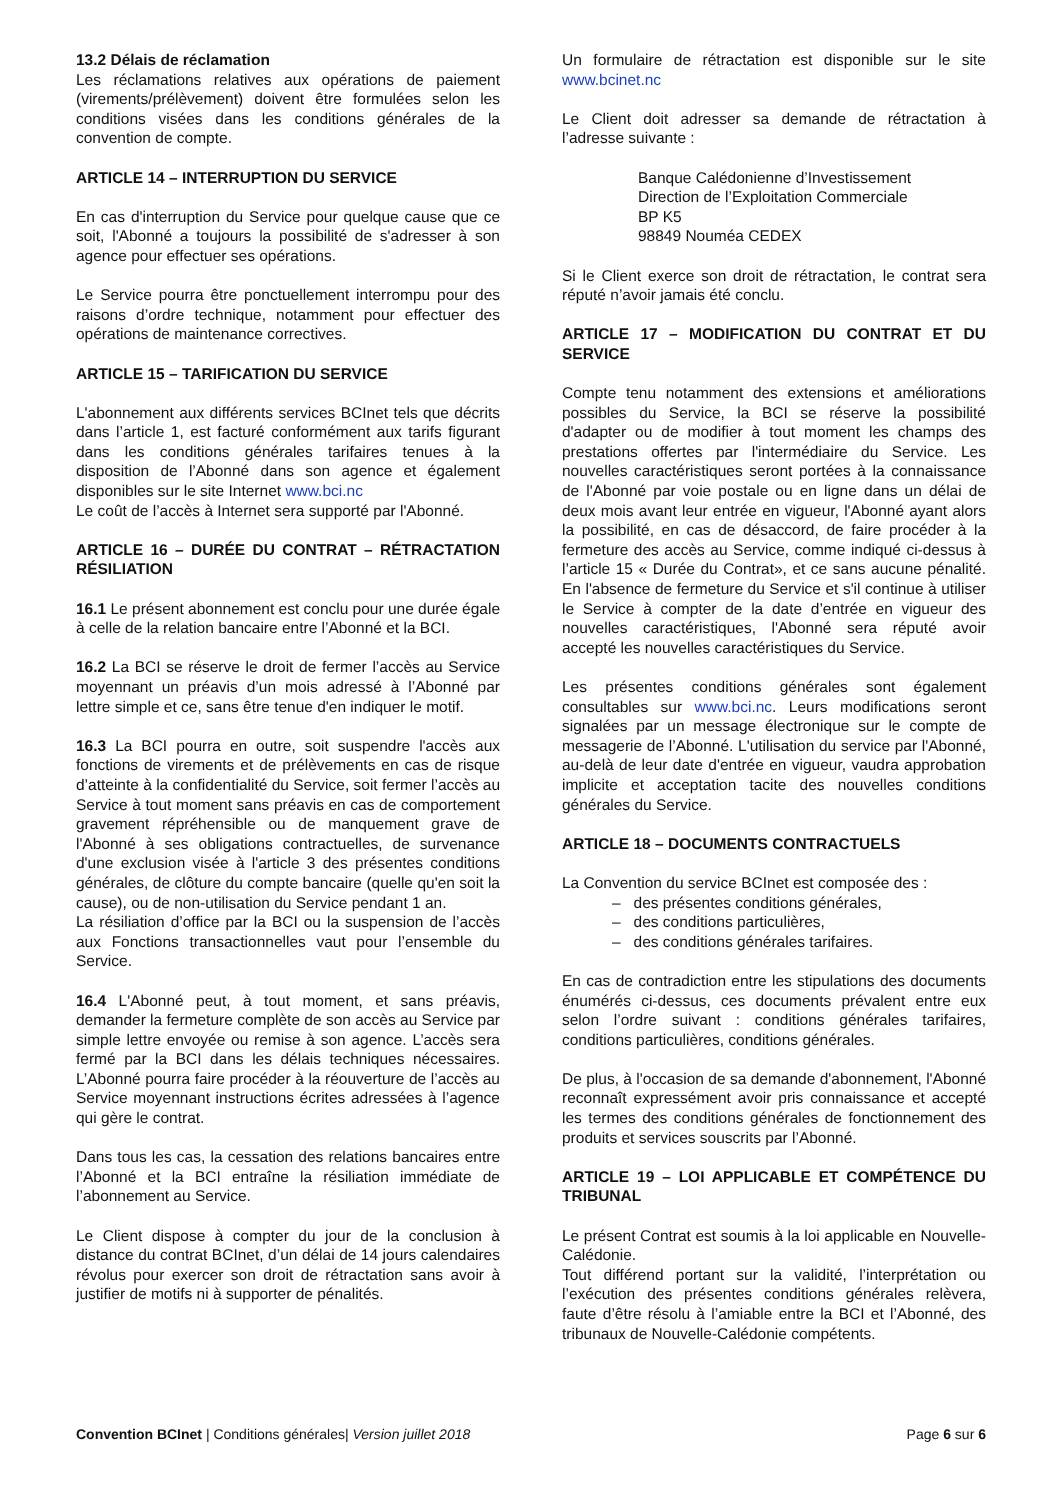13.2 Délais de réclamation
Les réclamations relatives aux opérations de paiement (virements/prélèvement) doivent être formulées selon les conditions visées dans les conditions générales de la convention de compte.
ARTICLE 14 – INTERRUPTION DU SERVICE
En cas d'interruption du Service pour quelque cause que ce soit, l'Abonné a toujours la possibilité de s'adresser à son agence pour effectuer ses opérations.
Le Service pourra être ponctuellement interrompu pour des raisons d’ordre technique, notamment pour effectuer des opérations de maintenance correctives.
ARTICLE 15 – TARIFICATION DU SERVICE
L'abonnement aux différents services BCInet tels que décrits dans l’article 1, est facturé conformément aux tarifs figurant dans les conditions générales tarifaires tenues à la disposition de l’Abonné dans son agence et également disponibles sur le site Internet www.bci.nc
Le coût de l’accès à Internet sera supporté par l'Abonné.
ARTICLE 16 – DURÉE DU CONTRAT – RÉTRACTATION RÉSILIATION
16.1 Le présent abonnement est conclu pour une durée égale à celle de la relation bancaire entre l’Abonné et la BCI.
16.2 La BCI se réserve le droit de fermer l’accès au Service moyennant un préavis d’un mois adressé à l’Abonné par lettre simple et ce, sans être tenue d'en indiquer le motif.
16.3 La BCI pourra en outre, soit suspendre l'accès aux fonctions de virements et de prélèvements en cas de risque d’atteinte à la confidentialité du Service, soit fermer l’accès au Service à tout moment sans préavis en cas de comportement gravement répréhensible ou de manquement grave de l'Abonné à ses obligations contractuelles, de survenance d'une exclusion visée à l'article 3 des présentes conditions générales, de clôture du compte bancaire (quelle qu'en soit la cause), ou de non-utilisation du Service pendant 1 an.
La résiliation d’office par la BCI ou la suspension de l’accès aux Fonctions transactionnelles vaut pour l’ensemble du Service.
16.4 L'Abonné peut, à tout moment, et sans préavis, demander la fermeture complète de son accès au Service par simple lettre envoyée ou remise à son agence. L’accès sera fermé par la BCI dans les délais techniques nécessaires. L’Abonné pourra faire procéder à la réouverture de l’accès au Service moyennant instructions écrites adressées à l’agence qui gère le contrat.
Dans tous les cas, la cessation des relations bancaires entre l’Abonné et la BCI entraîne la résiliation immédiate de l’abonnement au Service.
Le Client dispose à compter du jour de la conclusion à distance du contrat BCInet, d’un délai de 14 jours calendaires révolus pour exercer son droit de rétractation sans avoir à justifier de motifs ni à supporter de pénalités.
Un formulaire de rétractation est disponible sur le site www.bcinet.nc
Le Client doit adresser sa demande de rétractation à l’adresse suivante :
Banque Calédonienne d’Investissement
Direction de l’Exploitation Commerciale
BP K5
98849 Nouméa CEDEX
Si le Client exerce son droit de rétractation, le contrat sera réputé n’avoir jamais été conclu.
ARTICLE 17 – MODIFICATION DU CONTRAT ET DU SERVICE
Compte tenu notamment des extensions et améliorations possibles du Service, la BCI se réserve la possibilité d'adapter ou de modifier à tout moment les champs des prestations offertes par l'intermédiaire du Service. Les nouvelles caractéristiques seront portées à la connaissance de l'Abonné par voie postale ou en ligne dans un délai de deux mois avant leur entrée en vigueur, l'Abonné ayant alors la possibilité, en cas de désaccord, de faire procéder à la fermeture des accès au Service, comme indiqué ci-dessus à l’article 15 « Durée du Contrat», et ce sans aucune pénalité. En l'absence de fermeture du Service et s'il continue à utiliser le Service à compter de la date d’entrée en vigueur des nouvelles caractéristiques, l'Abonné sera réputé avoir accepté les nouvelles caractéristiques du Service.
Les présentes conditions générales sont également consultables sur www.bci.nc. Leurs modifications seront signalées par un message électronique sur le compte de messagerie de l’Abonné. L'utilisation du service par l'Abonné, au-delà de leur date d'entrée en vigueur, vaudra approbation implicite et acceptation tacite des nouvelles conditions générales du Service.
ARTICLE 18 – DOCUMENTS CONTRACTUELS
La Convention du service BCInet est composée des :
– des présentes conditions générales,
– des conditions particulières,
– des conditions générales tarifaires.
En cas de contradiction entre les stipulations des documents énumérés ci-dessus, ces documents prévalent entre eux selon l’ordre suivant : conditions générales tarifaires, conditions particulières, conditions générales.
De plus, à l'occasion de sa demande d'abonnement, l'Abonné reconnaît expressément avoir pris connaissance et accepté les termes des conditions générales de fonctionnement des produits et services souscrits par l’Abonné.
ARTICLE 19 – LOI APPLICABLE ET COMPÉTENCE DU TRIBUNAL
Le présent Contrat est soumis à la loi applicable en Nouvelle-Calédonie.
Tout différend portant sur la validité, l’interprétation ou l’exécution des présentes conditions générales relèvera, faute d’être résolu à l’amiable entre la BCI et l’Abonné, des tribunaux de Nouvelle-Calédonie compétents.
Convention BCInet | Conditions générales| Version juillet 2018 Page 6 sur 6